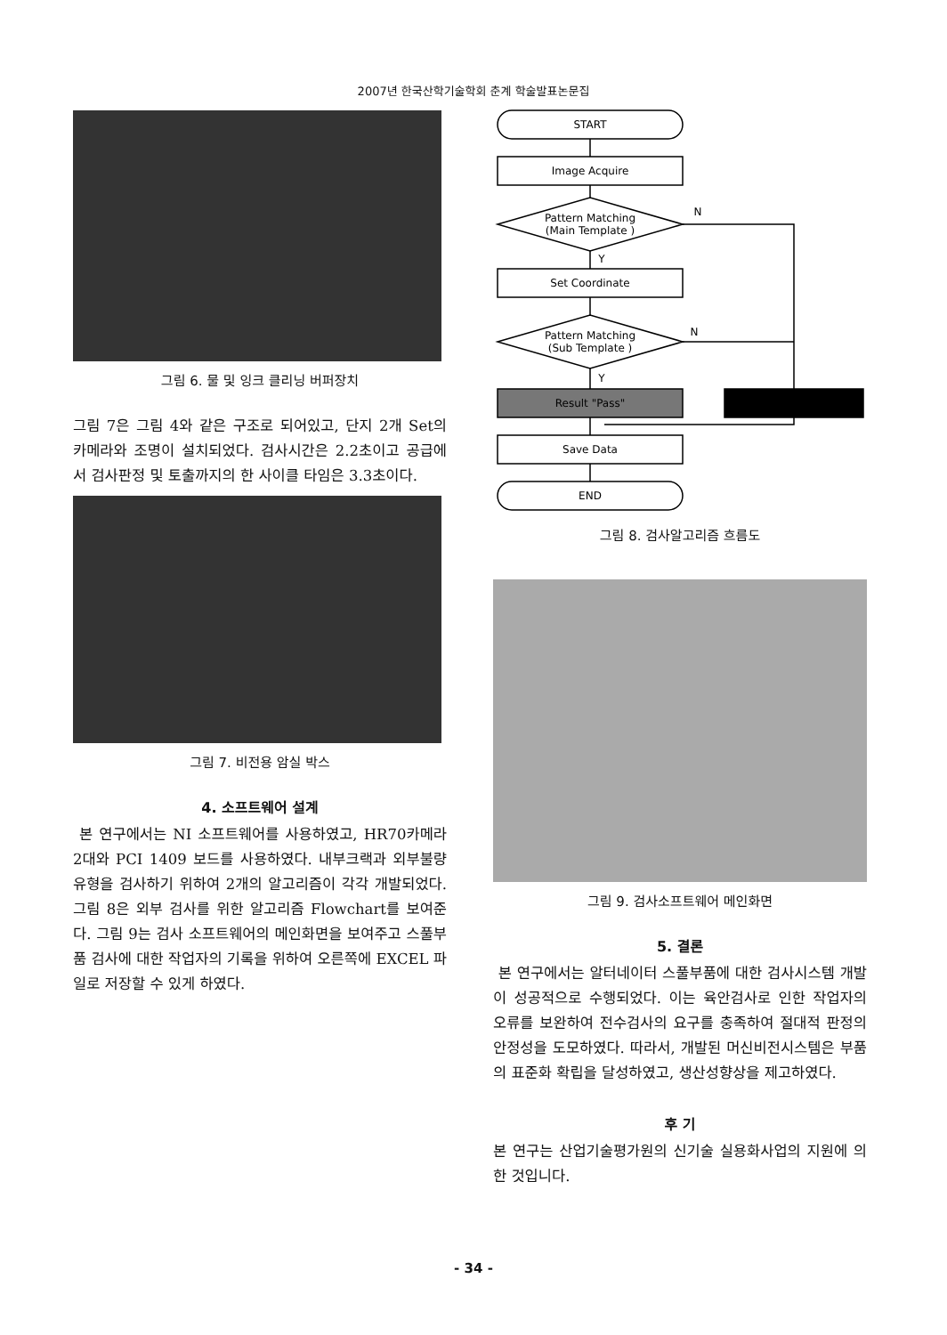2007년 한국산학기술학회 춘계 학술발표논문집
그림 6. 물 및 잉크 클리닝 버퍼장치
그림 7은 그림 4와 같은 구조로 되어있고, 단지 2개 Set의 카메라와 조명이 설치되었다. 검사시간은 2.2초이고 공급에서 검사판정 및 토출까지의 한 사이클 타임은 3.3초이다.
그림 7. 비전용 암실 박스
4. 소프트웨어 설계
본 연구에서는 NI 소프트웨어를 사용하였고, HR70카메라 2대와 PCI 1409 보드를 사용하였다. 내부크랙과 외부불량 유형을 검사하기 위하여 2개의 알고리즘이 각각 개발되었다. 그림 8은 외부 검사를 위한 알고리즘 Flowchart를 보여준다. 그림 9는 검사 소프트웨어의 메인화면을 보여주고 스풀부품 검사에 대한 작업자의 기록을 위하여 오른쪽에 EXCEL 파일로 저장할 수 있게 하였다.
START
Image Acquire
Pattern Matching
(Main Template )
Set Coordinate
Pattern Matching
(Sub Template )
Result "Pass"
Save Data
END
N
N
Y
Y
그림 8. 검사알고리즘 흐름도
그림 9. 검사소프트웨어 메인화면
5. 결론
본 연구에서는 알터네이터 스풀부품에 대한 검사시스템 개발이 성공적으로 수행되었다. 이는 육안검사로 인한 작업자의 오류를 보완하여 전수검사의 요구를 충족하여 절대적 판정의 안정성을 도모하였다. 따라서, 개발된 머신비전시스템은 부품의 표준화 확립을 달성하였고, 생산성향상을 제고하였다.
후 기
본 연구는 산업기술평가원의 신기술 실용화사업의 지원에 의한 것입니다.
- 34 -